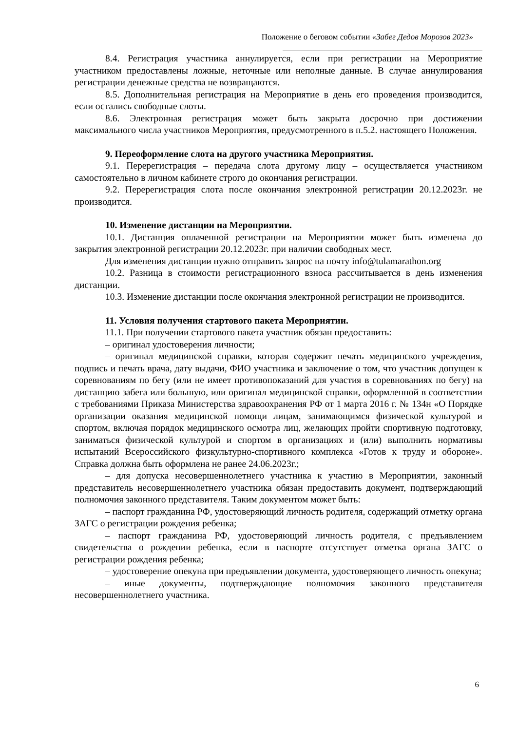Положение о беговом событии «Забег Дедов Морозов 2023»
8.4. Регистрация участника аннулируется, если при регистрации на Мероприятие участником предоставлены ложные, неточные или неполные данные. В случае аннулирования регистрации денежные средства не возвращаются.
8.5. Дополнительная регистрация на Мероприятие в день его проведения производится, если остались свободные слоты.
8.6. Электронная регистрация может быть закрыта досрочно при достижении максимального числа участников Мероприятия, предусмотренного в п.5.2. настоящего Положения.
9. Переоформление слота на другого участника Мероприятия.
9.1. Перерегистрация – передача слота другому лицу – осуществляется участником самостоятельно в личном кабинете строго до окончания регистрации.
9.2. Перерегистрация слота после окончания электронной регистрации 20.12.2023г. не производится.
10. Изменение дистанции на Мероприятии.
10.1. Дистанция оплаченной регистрации на Мероприятии может быть изменена до закрытия электронной регистрации 20.12.2023г. при наличии свободных мест.
Для изменения дистанции нужно отправить запрос на почту info@tulamarathon.org
10.2. Разница в стоимости регистрационного взноса рассчитывается в день изменения дистанции.
10.3. Изменение дистанции после окончания электронной регистрации не производится.
11. Условия получения стартового пакета Мероприятии.
11.1. При получении стартового пакета участник обязан предоставить:
– оригинал удостоверения личности;
– оригинал медицинской справки, которая содержит печать медицинского учреждения, подпись и печать врача, дату выдачи, ФИО участника и заключение о том, что участник допущен к соревнованиям по бегу (или не имеет противопоказаний для участия в соревнованиях по бегу) на дистанцию забега или большую, или оригинал медицинской справки, оформленной в соответствии с требованиями Приказа Министерства здравоохранения РФ от 1 марта 2016 г. № 134н «О Порядке организации оказания медицинской помощи лицам, занимающимся физической культурой и спортом, включая порядок медицинского осмотра лиц, желающих пройти спортивную подготовку, заниматься физической культурой и спортом в организациях и (или) выполнить нормативы испытаний Всероссийского физкультурно-спортивного комплекса «Готов к труду и обороне». Справка должна быть оформлена не ранее 24.06.2023г.;
– для допуска несовершеннолетнего участника к участию в Мероприятии, законный представитель несовершеннолетнего участника обязан предоставить документ, подтверждающий полномочия законного представителя. Таким документом может быть:
– паспорт гражданина РФ, удостоверяющий личность родителя, содержащий отметку органа ЗАГС о регистрации рождения ребенка;
– паспорт гражданина РФ, удостоверяющий личность родителя, с предъявлением свидетельства о рождении ребенка, если в паспорте отсутствует отметка органа ЗАГС о регистрации рождения ребенка;
– удостоверение опекуна при предъявлении документа, удостоверяющего личность опекуна;
– иные документы, подтверждающие полномочия законного представителя несовершеннолетнего участника.
6